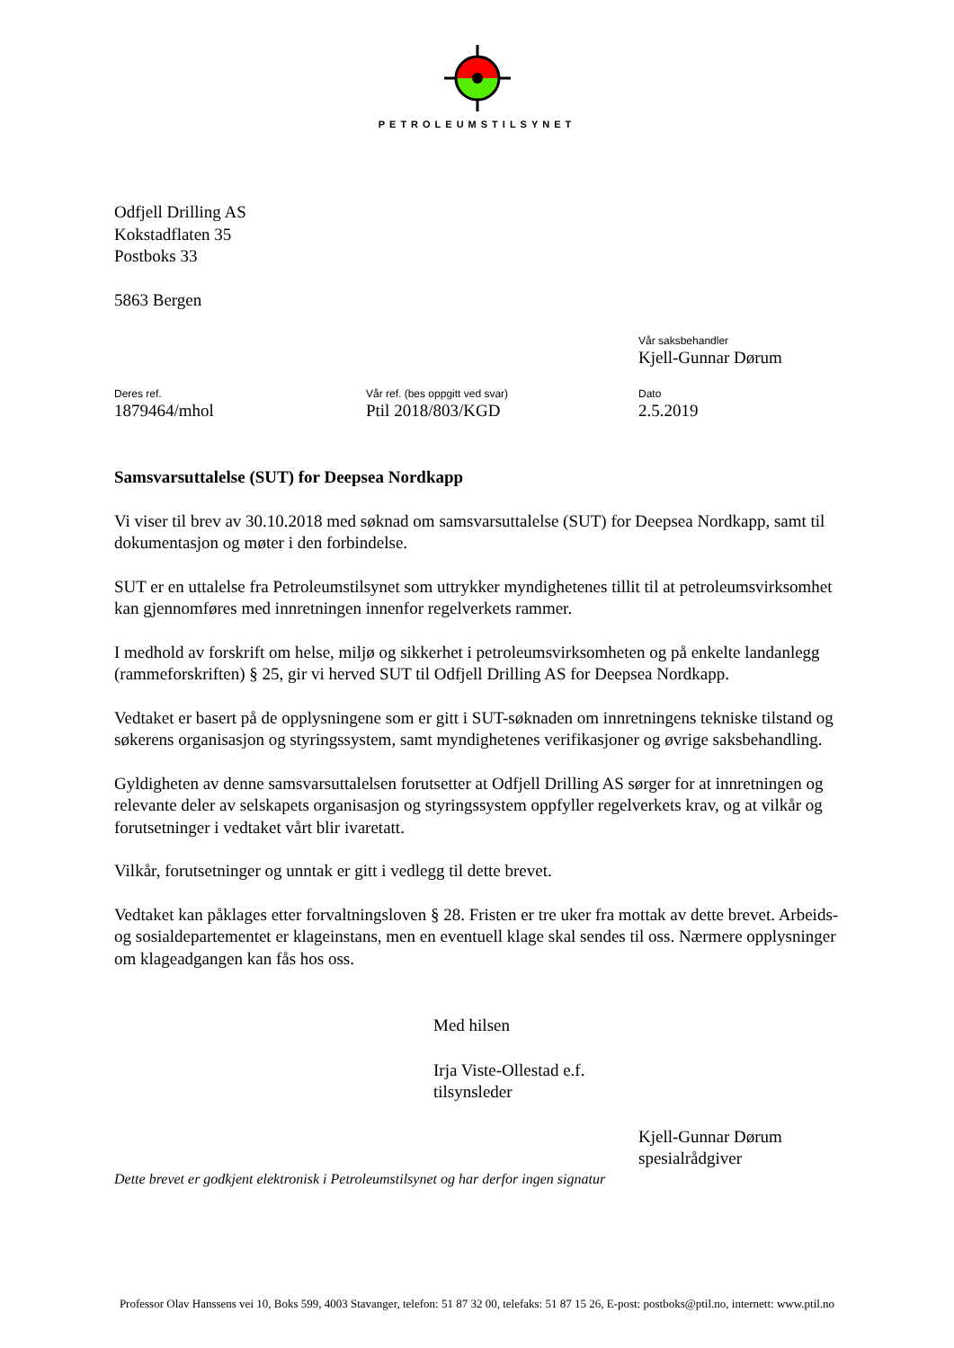PETROLEUMSTILSYNET
Odfjell Drilling AS
Kokstadflaten 35
Postboks 33
5863 Bergen
Vår saksbehandler
Kjell-Gunnar Dørum
Deres ref.
1879464/mhol
Vår ref. (bes oppgitt ved svar)
Ptil 2018/803/KGD
Dato
2.5.2019
Samsvarsuttalelse (SUT) for Deepsea Nordkapp
Vi viser til brev av 30.10.2018 med søknad om samsvarsuttalelse (SUT) for Deepsea Nordkapp, samt til dokumentasjon og møter i den forbindelse.
SUT er en uttalelse fra Petroleumstilsynet som uttrykker myndighetenes tillit til at petroleumsvirksomhet kan gjennomføres med innretningen innenfor regelverkets rammer.
I medhold av forskrift om helse, miljø og sikkerhet i petroleumsvirksomheten og på enkelte landanlegg (rammeforskriften) § 25, gir vi herved SUT til Odfjell Drilling AS for Deepsea Nordkapp.
Vedtaket er basert på de opplysningene som er gitt i SUT-søknaden om innretningens tekniske tilstand og søkerens organisasjon og styringssystem, samt myndighetenes verifikasjoner og øvrige saksbehandling.
Gyldigheten av denne samsvarsuttalelsen forutsetter at Odfjell Drilling AS sørger for at innretningen og relevante deler av selskapets organisasjon og styringssystem oppfyller regelverkets krav, og at vilkår og forutsetninger i vedtaket vårt blir ivaretatt.
Vilkår, forutsetninger og unntak er gitt i vedlegg til dette brevet.
Vedtaket kan påklages etter forvaltningsloven § 28. Fristen er tre uker fra mottak av dette brevet. Arbeids- og sosialdepartementet er klageinstans, men en eventuell klage skal sendes til oss. Nærmere opplysninger om klageadgangen kan fås hos oss.
Med hilsen
Irja Viste-Ollestad e.f.
tilsynsleder
Kjell-Gunnar Dørum
spesialrådgiver
Dette brevet er godkjent elektronisk i Petroleumstilsynet og har derfor ingen signatur
Professor Olav Hanssens vei 10, Boks 599, 4003 Stavanger, telefon: 51 87 32 00, telefaks: 51 87 15 26, E-post: postboks@ptil.no, internett: www.ptil.no